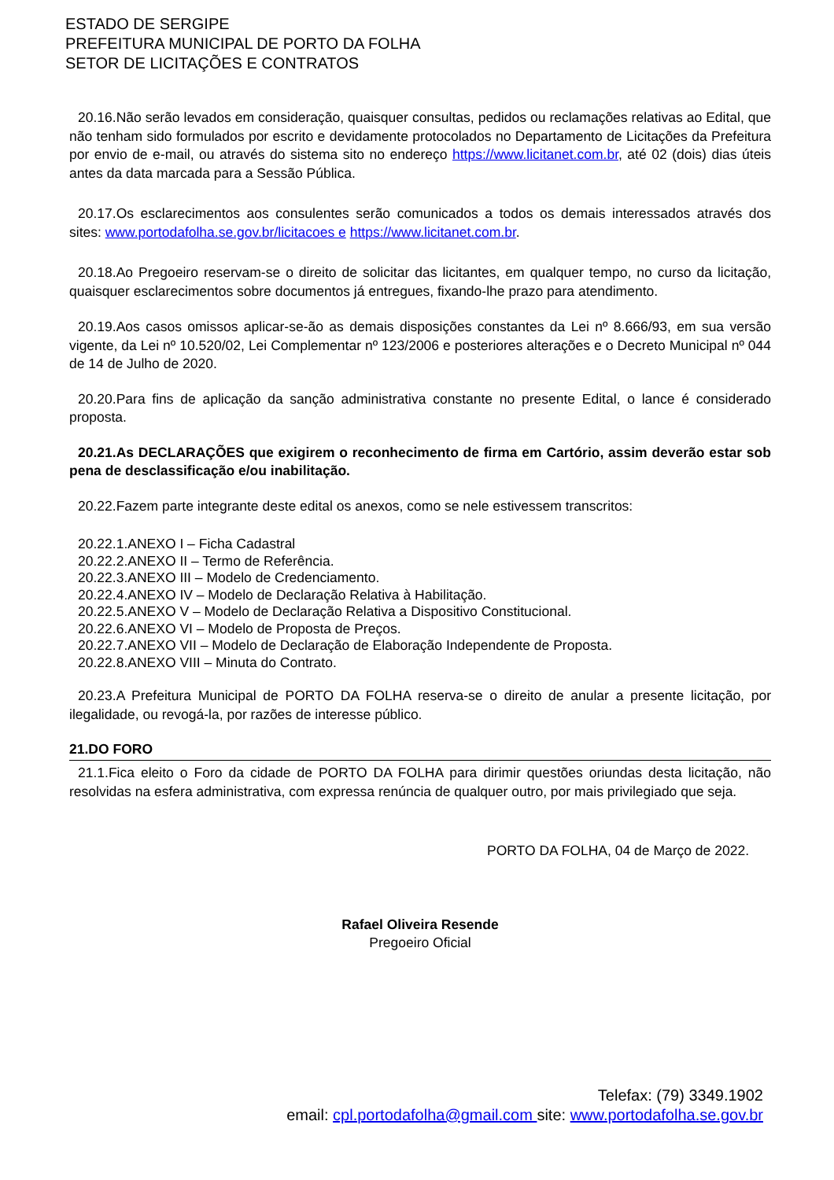ESTADO DE SERGIPE
PREFEITURA MUNICIPAL DE PORTO DA FOLHA
SETOR DE LICITAÇÕES E CONTRATOS
20.16.Não serão levados em consideração, quaisquer consultas, pedidos ou reclamações relativas ao Edital, que não tenham sido formulados por escrito e devidamente protocolados no Departamento de Licitações da Prefeitura por envio de e-mail, ou através do sistema sito no endereço https://www.licitanet.com.br, até 02 (dois) dias úteis antes da data marcada para a Sessão Pública.
20.17.Os esclarecimentos aos consulentes serão comunicados a todos os demais interessados através dos sites: www.portodafolha.se.gov.br/licitacoes e https://www.licitanet.com.br.
20.18.Ao Pregoeiro reservam-se o direito de solicitar das licitantes, em qualquer tempo, no curso da licitação, quaisquer esclarecimentos sobre documentos já entregues, fixando-lhe prazo para atendimento.
20.19.Aos casos omissos aplicar-se-ão as demais disposições constantes da Lei nº 8.666/93, em sua versão vigente, da Lei nº 10.520/02, Lei Complementar nº 123/2006 e posteriores alterações e o Decreto Municipal nº 044 de 14 de Julho de 2020.
20.20.Para fins de aplicação da sanção administrativa constante no presente Edital, o lance é considerado proposta.
20.21.As DECLARAÇÕES que exigirem o reconhecimento de firma em Cartório, assim deverão estar sob pena de desclassificação e/ou inabilitação.
20.22.Fazem parte integrante deste edital os anexos, como se nele estivessem transcritos:
20.22.1.ANEXO I – Ficha Cadastral
20.22.2.ANEXO II – Termo de Referência.
20.22.3.ANEXO III – Modelo de Credenciamento.
20.22.4.ANEXO IV – Modelo de Declaração Relativa à Habilitação.
20.22.5.ANEXO V – Modelo de Declaração Relativa a Dispositivo Constitucional.
20.22.6.ANEXO VI – Modelo de Proposta de Preços.
20.22.7.ANEXO VII – Modelo de Declaração de Elaboração Independente de Proposta.
20.22.8.ANEXO VIII – Minuta do Contrato.
20.23.A Prefeitura Municipal de PORTO DA FOLHA reserva-se o direito de anular a presente licitação, por ilegalidade, ou revogá-la, por razões de interesse público.
21.DO FORO
21.1.Fica eleito o Foro da cidade de PORTO DA FOLHA para dirimir questões oriundas desta licitação, não resolvidas na esfera administrativa, com expressa renúncia de qualquer outro, por mais privilegiado que seja.
PORTO DA FOLHA, 04 de Março de 2022.
Rafael Oliveira Resende
Pregoeiro Oficial
Telefax: (79) 3349.1902
email: cpl.portodafolha@gmail.com site: www.portodafolha.se.gov.br